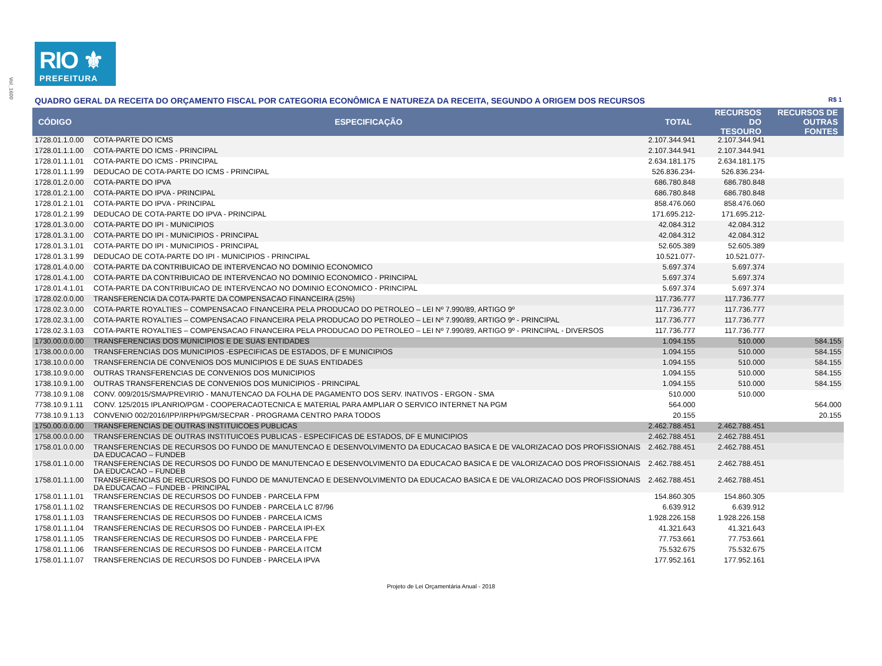Vol_1600
RIO ⚜
PREFEITURA
QUADRO GERAL DA RECEITA DO ORÇAMENTO FISCAL POR CATEGORIA ECONÔMICA E NATUREZA DA RECEITA, SEGUNDO A ORIGEM DOS RECURSOS R$ 1
| CÓDIGO | ESPECIFICAÇÃO | TOTAL | RECURSOS DO TESOURO | RECURSOS DE OUTRAS FONTES |
| --- | --- | --- | --- | --- |
| 1728.01.1.0.00 | COTA-PARTE DO ICMS | 2.107.344.941 | 2.107.344.941 | |
| 1728.01.1.1.00 | COTA-PARTE DO ICMS - PRINCIPAL | 2.107.344.941 | 2.107.344.941 | |
| 1728.01.1.1.01 | COTA-PARTE DO ICMS - PRINCIPAL | 2.634.181.175 | 2.634.181.175 | |
| 1728.01.1.1.99 | DEDUCAO DE COTA-PARTE DO ICMS - PRINCIPAL | 526.836.234- | 526.836.234- | |
| 1728.01.2.0.00 | COTA-PARTE DO IPVA | 686.780.848 | 686.780.848 | |
| 1728.01.2.1.00 | COTA-PARTE DO IPVA - PRINCIPAL | 686.780.848 | 686.780.848 | |
| 1728.01.2.1.01 | COTA-PARTE DO IPVA - PRINCIPAL | 858.476.060 | 858.476.060 | |
| 1728.01.2.1.99 | DEDUCAO DE COTA-PARTE DO IPVA - PRINCIPAL | 171.695.212- | 171.695.212- | |
| 1728.01.3.0.00 | COTA-PARTE DO IPI - MUNICIPIOS | 42.084.312 | 42.084.312 | |
| 1728.01.3.1.00 | COTA-PARTE DO IPI - MUNICIPIOS - PRINCIPAL | 42.084.312 | 42.084.312 | |
| 1728.01.3.1.01 | COTA-PARTE DO IPI - MUNICIPIOS - PRINCIPAL | 52.605.389 | 52.605.389 | |
| 1728.01.3.1.99 | DEDUCAO DE COTA-PARTE DO IPI - MUNICIPIOS - PRINCIPAL | 10.521.077- | 10.521.077- | |
| 1728.01.4.0.00 | COTA-PARTE DA CONTRIBUICAO DE INTERVENCAO NO DOMINIO ECONOMICO | 5.697.374 | 5.697.374 | |
| 1728.01.4.1.00 | COTA-PARTE DA CONTRIBUICAO DE INTERVENCAO NO DOMINIO ECONOMICO - PRINCIPAL | 5.697.374 | 5.697.374 | |
| 1728.01.4.1.01 | COTA-PARTE DA CONTRIBUICAO DE INTERVENCAO NO DOMINIO ECONOMICO - PRINCIPAL | 5.697.374 | 5.697.374 | |
| 1728.02.0.0.00 | TRANSFERENCIA DA COTA-PARTE DA COMPENSACAO FINANCEIRA (25%) | 117.736.777 | 117.736.777 | |
| 1728.02.3.0.00 | COTA-PARTE ROYALTIES – COMPENSACAO FINANCEIRA PELA PRODUCAO DO PETROLEO – LEI Nº 7.990/89, ARTIGO 9º | 117.736.777 | 117.736.777 | |
| 1728.02.3.1.00 | COTA-PARTE ROYALTIES – COMPENSACAO FINANCEIRA PELA PRODUCAO DO PETROLEO – LEI Nº 7.990/89, ARTIGO 9º - PRINCIPAL | 117.736.777 | 117.736.777 | |
| 1728.02.3.1.03 | COTA-PARTE ROYALTIES – COMPENSACAO FINANCEIRA PELA PRODUCAO DO PETROLEO – LEI Nº 7.990/89, ARTIGO 9º - PRINCIPAL - DIVERSOS | 117.736.777 | 117.736.777 | |
| 1730.00.0.0.00 | TRANSFERENCIAS DOS MUNICIPIOS E DE SUAS ENTIDADES | 1.094.155 | 510.000 | 584.155 |
| 1738.00.0.0.00 | TRANSFERENCIAS DOS MUNICIPIOS -ESPECIFICAS DE ESTADOS, DF E MUNICIPIOS | 1.094.155 | 510.000 | 584.155 |
| 1738.10.0.0.00 | TRANSFERENCIA DE CONVENIOS DOS MUNICIPIOS E DE SUAS ENTIDADES | 1.094.155 | 510.000 | 584.155 |
| 1738.10.9.0.00 | OUTRAS TRANSFERENCIAS DE CONVENIOS DOS MUNICIPIOS | 1.094.155 | 510.000 | 584.155 |
| 1738.10.9.1.00 | OUTRAS TRANSFERENCIAS DE CONVENIOS DOS MUNICIPIOS - PRINCIPAL | 1.094.155 | 510.000 | 584.155 |
| 7738.10.9.1.08 | CONV. 009/2015/SMA/PREVIRIO - MANUTENCAO DA FOLHA DE PAGAMENTO DOS SERV. INATIVOS - ERGON - SMA | 510.000 | 510.000 | |
| 7738.10.9.1.11 | CONV. 125/2015 IPLANRIO/PGM - COOPERACAOTECNICA E MATERIAL PARA AMPLIAR O SERVICO INTERNET NA PGM | 564.000 | | 564.000 |
| 7738.10.9.1.13 | CONVENIO 002/2016/IPP/IRPH/PGM/SECPAR - PROGRAMA CENTRO PARA TODOS | 20.155 | | 20.155 |
| 1750.00.0.0.00 | TRANSFERENCIAS DE OUTRAS INSTITUICOES PUBLICAS | 2.462.788.451 | 2.462.788.451 | |
| 1758.00.0.0.00 | TRANSFERENCIAS DE OUTRAS INSTITUICOES PUBLICAS - ESPECIFICAS DE ESTADOS, DF E MUNICIPIOS | 2.462.788.451 | 2.462.788.451 | |
| 1758.01.0.0.00 | TRANSFERENCIAS DE RECURSOS DO FUNDO DE MANUTENCAO E DESENVOLVIMENTO DA EDUCACAO BASICA E DE VALORIZACAO DOS PROFISSIONAIS DA EDUCACAO – FUNDEB | 2.462.788.451 | 2.462.788.451 | |
| 1758.01.1.0.00 | TRANSFERENCIAS DE RECURSOS DO FUNDO DE MANUTENCAO E DESENVOLVIMENTO DA EDUCACAO BASICA E DE VALORIZACAO DOS PROFISSIONAIS DA EDUCACAO – FUNDEB | 2.462.788.451 | 2.462.788.451 | |
| 1758.01.1.1.00 | TRANSFERENCIAS DE RECURSOS DO FUNDO DE MANUTENCAO E DESENVOLVIMENTO DA EDUCACAO BASICA E DE VALORIZACAO DOS PROFISSIONAIS DA EDUCACAO – FUNDEB - PRINCIPAL | 2.462.788.451 | 2.462.788.451 | |
| 1758.01.1.1.01 | TRANSFERENCIAS DE RECURSOS DO FUNDEB - PARCELA FPM | 154.860.305 | 154.860.305 | |
| 1758.01.1.1.02 | TRANSFERENCIAS DE RECURSOS DO FUNDEB - PARCELA LC 87/96 | 6.639.912 | 6.639.912 | |
| 1758.01.1.1.03 | TRANSFERENCIAS DE RECURSOS DO FUNDEB - PARCELA ICMS | 1.928.226.158 | 1.928.226.158 | |
| 1758.01.1.1.04 | TRANSFERENCIAS DE RECURSOS DO FUNDEB - PARCELA IPI-EX | 41.321.643 | 41.321.643 | |
| 1758.01.1.1.05 | TRANSFERENCIAS DE RECURSOS DO FUNDEB - PARCELA FPE | 77.753.661 | 77.753.661 | |
| 1758.01.1.1.06 | TRANSFERENCIAS DE RECURSOS DO FUNDEB - PARCELA ITCM | 75.532.675 | 75.532.675 | |
| 1758.01.1.1.07 | TRANSFERENCIAS DE RECURSOS DO FUNDEB - PARCELA IPVA | 177.952.161 | 177.952.161 | |
Projeto de Lei Orçamentária Anual - 2018